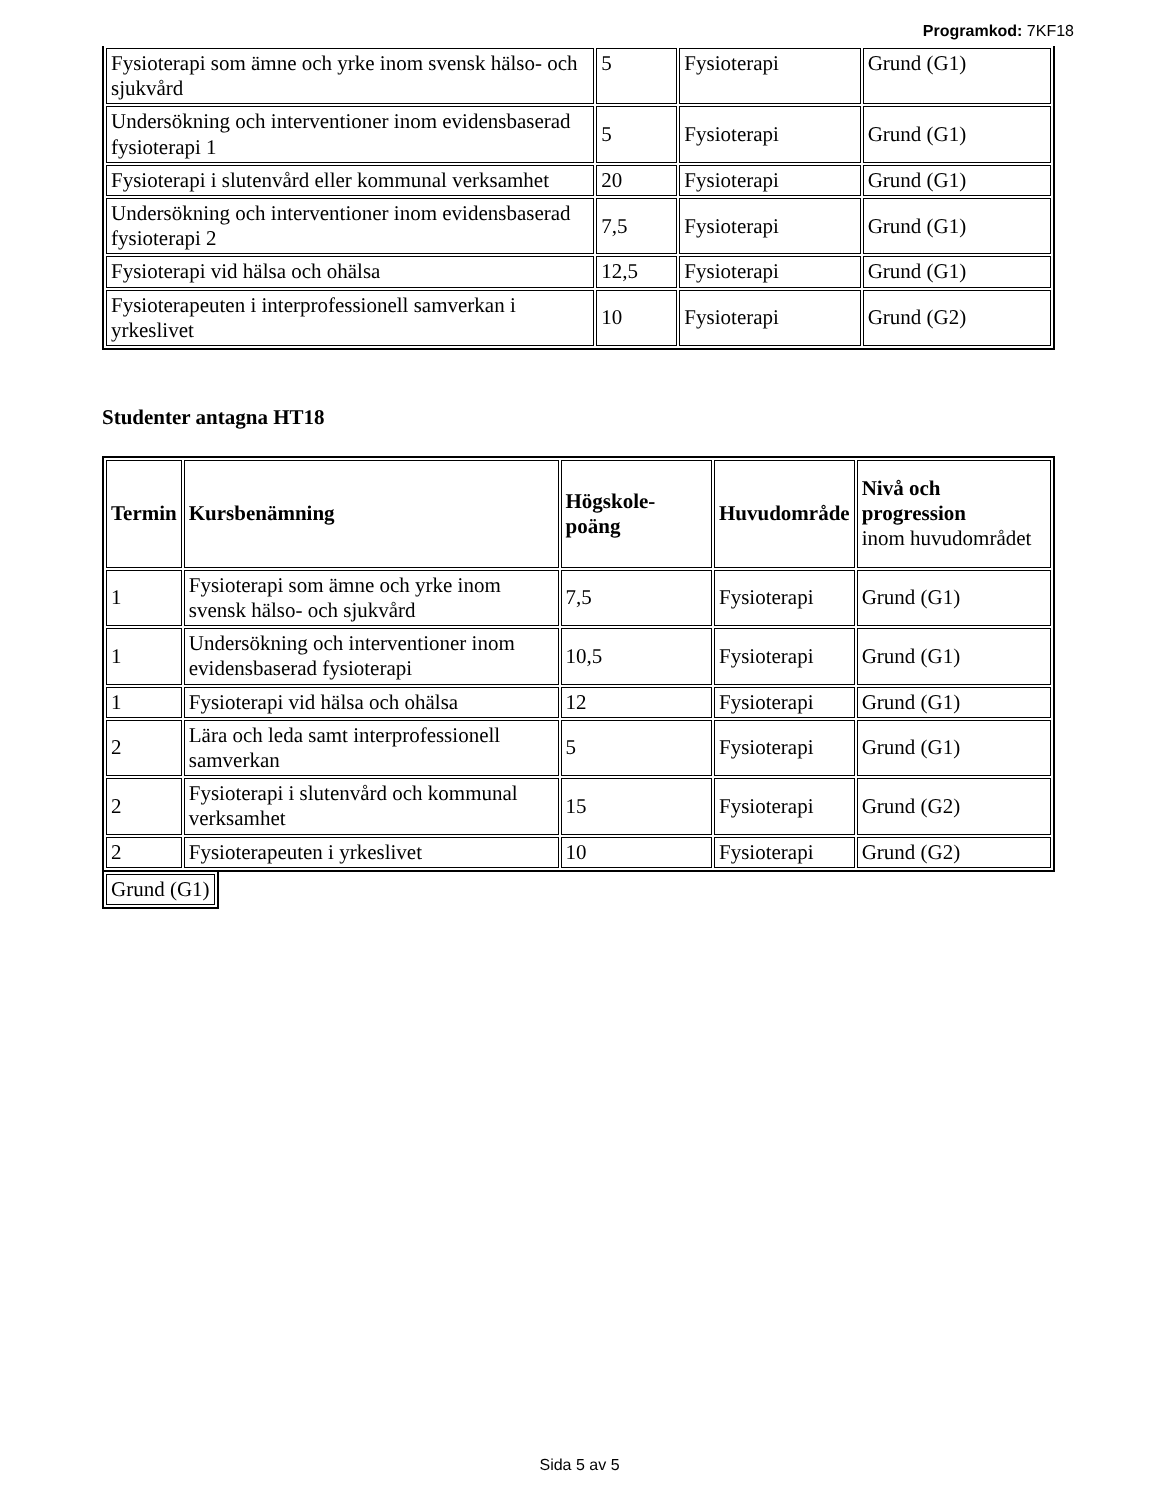Programkod: 7KF18
| Fysioterapi som ämne och yrke inom svensk hälso- och sjukvård | 5 | Fysioterapi | Grund (G1) |
| Undersökning och interventioner inom evidensbaserad fysioterapi 1 | 5 | Fysioterapi | Grund (G1) |
| Fysioterapi i slutenvård eller kommunal verksamhet | 20 | Fysioterapi | Grund (G1) |
| Undersökning och interventioner inom evidensbaserad fysioterapi 2 | 7,5 | Fysioterapi | Grund (G1) |
| Fysioterapi vid hälsa och ohälsa | 12,5 | Fysioterapi | Grund (G1) |
| Fysioterapeuten i interprofessionell samverkan i yrkeslivet | 10 | Fysioterapi | Grund (G2) |
Studenter antagna HT18
| Termin | Kursbenämning | Högskole-poäng | Huvudområde | Nivå och progression inom huvudområdet |
| --- | --- | --- | --- | --- |
| 1 | Fysioterapi som ämne och yrke inom svensk hälso- och sjukvård | 7,5 | Fysioterapi | Grund (G1) |
| 1 | Undersökning och interventioner inom evidensbaserad fysioterapi | 10,5 | Fysioterapi | Grund (G1) |
| 1 | Fysioterapi vid hälsa och ohälsa | 12 | Fysioterapi | Grund (G1) |
| 2 | Lära och leda samt interprofessionell samverkan | 5 | Fysioterapi | Grund (G1) |
| 2 | Fysioterapi i slutenvård och kommunal verksamhet | 15 | Fysioterapi | Grund (G2) |
| 2 | Fysioterapeuten i yrkeslivet | 10 | Fysioterapi | Grund (G2) |
| Grund (G1) |
Sida 5 av 5